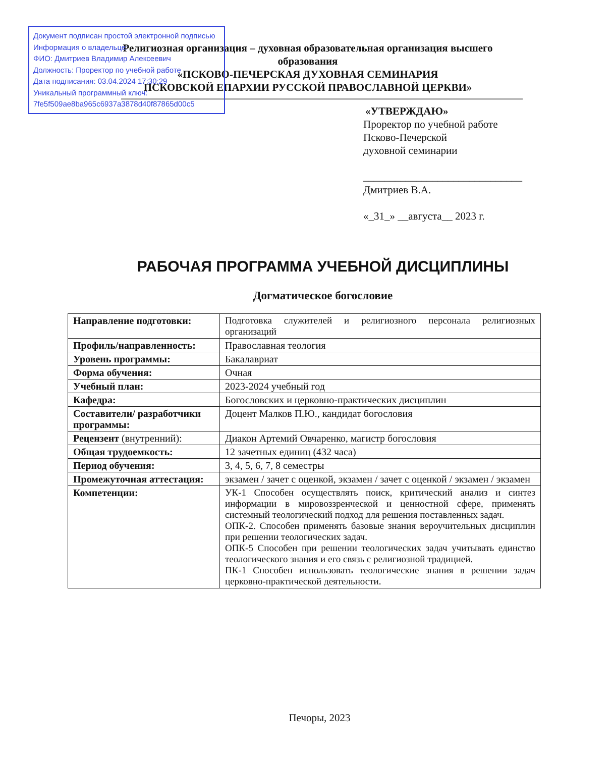Документ подписан простой электронной подписью
Информация о владельце:
ФИО: Дмитриев Владимир Алексеевич
Должность: Проректор по учебной работе
Дата подписания: 03.04.2024 17:30:29
Уникальный программный ключ:
7fe5f509ae8ba965c6937a3878d40f87865d00c5
Религиозная организация – духовная образовательная организация высшего образования
«ПСКОВО-ПЕЧЕРСКАЯ ДУХОВНАЯ СЕМИНАРИЯ
ПСКОВСКОЙ ЕПАРХИИ РУССКОЙ ПРАВОСЛАВНОЙ ЦЕРКВИ»
«УТВЕРЖДАЮ»
Проректор по учебной работе
Псково-Печерской
духовной семинарии
______________________________
Дмитриев В.А.
«_31_» __августа__ 2023 г.
РАБОЧАЯ ПРОГРАММА УЧЕБНОЙ ДИСЦИПЛИНЫ
Догматическое богословие
| Направление подготовки: | Подготовка служителей и религиозного персонала религиозных организаций |
| Профиль/направленность: | Православная теология |
| Уровень программы: | Бакалавриат |
| Форма обучения: | Очная |
| Учебный план: | 2023-2024 учебный год |
| Кафедра: | Богословских и церковно-практических дисциплин |
| Составители/ разработчики программы: | Доцент Малков П.Ю., кандидат богословия |
| Рецензент (внутренний): | Диакон Артемий Овчаренко, магистр богословия |
| Общая трудоемкость: | 12 зачетных единиц (432 часа) |
| Период обучения: | 3, 4, 5, 6, 7, 8 семестры |
| Промежуточная аттестация: | экзамен / зачет с оценкой, экзамен / зачет с оценкой / экзамен / экзамен |
| Компетенции: | УК-1 Способен осуществлять поиск, критический анализ и синтез информации в мировоззренческой и ценностной сфере, применять системный теологический подход для решения поставленных задач. ОПК-2. Способен применять базовые знания вероучительных дисциплин при решении теологических задач. ОПК-5 Способен при решении теологических задач учитывать единство теологического знания и его связь с религиозной традицией. ПК-1 Способен использовать теологические знания в решении задач церковно-практической деятельности. |
Печоры, 2023